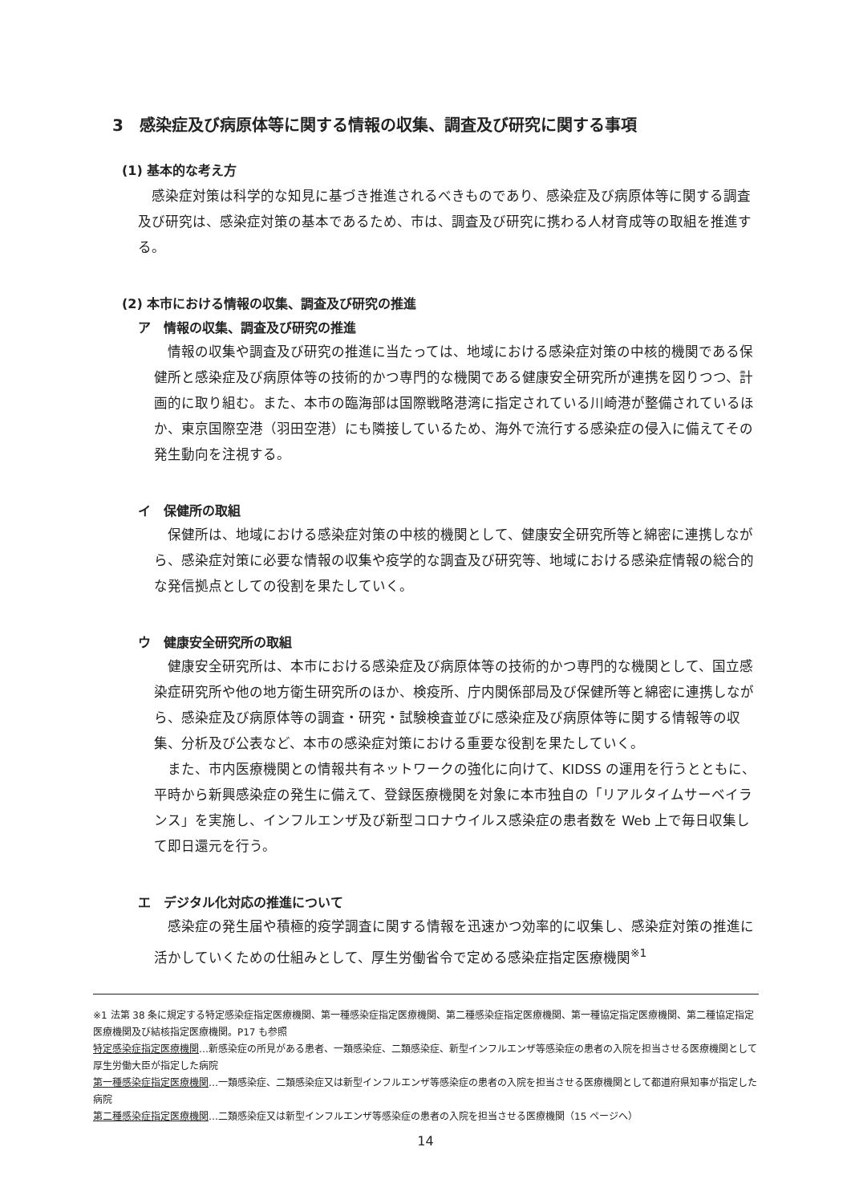3　感染症及び病原体等に関する情報の収集、調査及び研究に関する事項
(1) 基本的な考え方
感染症対策は科学的な知見に基づき推進されるべきものであり、感染症及び病原体等に関する調査及び研究は、感染症対策の基本であるため、市は、調査及び研究に携わる人材育成等の取組を推進する。
(2) 本市における情報の収集、調査及び研究の推進
ア　情報の収集、調査及び研究の推進
情報の収集や調査及び研究の推進に当たっては、地域における感染症対策の中核的機関である保健所と感染症及び病原体等の技術的かつ専門的な機関である健康安全研究所が連携を図りつつ、計画的に取り組む。また、本市の臨海部は国際戦略港湾に指定されている川崎港が整備されているほか、東京国際空港（羽田空港）にも隣接しているため、海外で流行する感染症の侵入に備えてその発生動向を注視する。
イ　保健所の取組
保健所は、地域における感染症対策の中核的機関として、健康安全研究所等と綿密に連携しながら、感染症対策に必要な情報の収集や疫学的な調査及び研究等、地域における感染症情報の総合的な発信拠点としての役割を果たしていく。
ウ　健康安全研究所の取組
健康安全研究所は、本市における感染症及び病原体等の技術的かつ専門的な機関として、国立感染症研究所や他の地方衛生研究所のほか、検疫所、庁内関係部局及び保健所等と綿密に連携しながら、感染症及び病原体等の調査・研究・試験検査並びに感染症及び病原体等に関する情報等の収集、分析及び公表など、本市の感染症対策における重要な役割を果たしていく。
また、市内医療機関との情報共有ネットワークの強化に向けて、KIDSS の運用を行うとともに、平時から新興感染症の発生に備えて、登録医療機関を対象に本市独自の「リアルタイムサーベイランス」を実施し、インフルエンザ及び新型コロナウイルス感染症の患者数を Web 上で毎日収集して即日還元を行う。
エ　デジタル化対応の推進について
感染症の発生届や積極的疫学調査に関する情報を迅速かつ効率的に収集し、感染症対策の推進に活かしていくための仕組みとして、厚生労働省令で定める感染症指定医療機関<sup>※1</sup>
※1 法第 38 条に規定する特定感染症指定医療機関、第一種感染症指定医療機関、第二種感染症指定医療機関、第一種協定指定医療機関、第二種協定指定医療機関及び結核指定医療機関。P17 も参照
特定感染症指定医療機関…新感染症の所見がある患者、一類感染症、二類感染症、新型インフルエンザ等感染症の患者の入院を担当させる医療機関として厚生労働大臣が指定した病院
第一種感染症指定医療機関…一類感染症、二類感染症又は新型インフルエンザ等感染症の患者の入院を担当させる医療機関として都道府県知事が指定した病院
第二種感染症指定医療機関…二類感染症又は新型インフルエンザ等感染症の患者の入院を担当させる医療機関（15 ページへ）
14